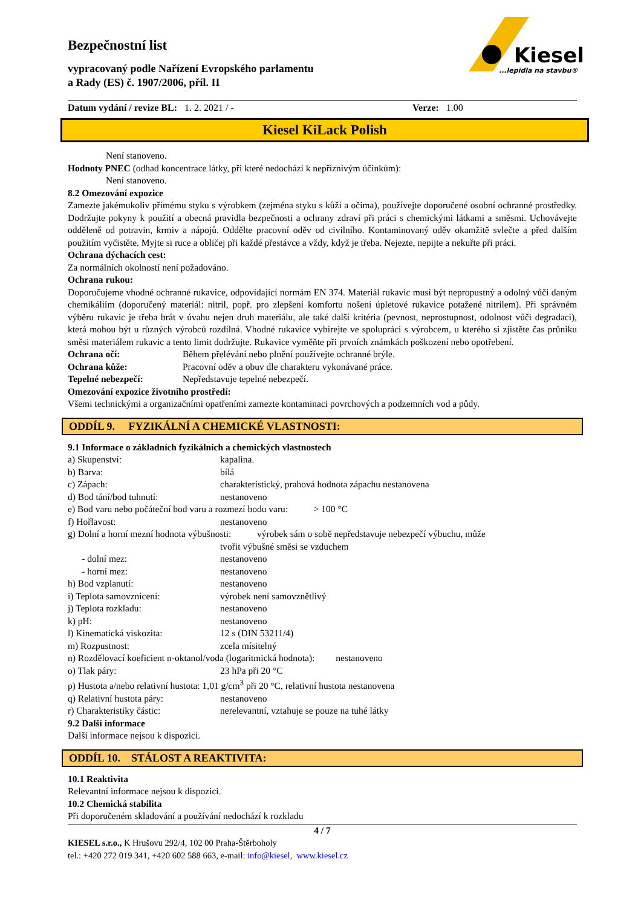Kiesel
...lepidla na stavbu®
Bezpečnostní list
vypracovaný podle Nařízení Evropského parlamentu
a Rady (ES) č. 1907/2006, příl. II
Datum vydání / revize BL: 1. 2. 2021 / - Verze: 1.00
Kiesel KiLack Polish
Není stanoveno.
Hodnoty PNEC (odhad koncentrace látky, při které nedochází k nepříznivým účinkům):
Není stanoveno.
8.2 Omezování expozice
Zamezte jakémukoliv přímému styku s výrobkem (zejména styku s kůží a očima), používejte doporučené osobní ochranné prostředky. Dodržujte pokyny k použití a obecná pravidla bezpečnosti a ochrany zdraví při práci s chemickými látkami a směsmi. Uchovávejte odděleně od potravin, krmiv a nápojů. Oddělte pracovní oděv od civilního. Kontaminovaný oděv okamžitě svlečte a před dalším použitím vyčistěte. Myjte si ruce a obličej při každé přestávce a vždy, když je třeba. Nejezte, nepijte a nekuřte při práci.
Ochrana dýchacích cest:
Za normálních okolností není požadováno.
Ochrana rukou:
Doporučujeme vhodné ochranné rukavice, odpovídající normám EN 374. Materiál rukavic musí být nepropustný a odolný vůči daným chemikáliím (doporučený materiál: nitril, popř. pro zlepšení komfortu nošení úpletové rukavice potažené nitrilem). Při správném výběru rukavic je třeba brát v úvahu nejen druh materiálu, ale také další kritéria (pevnost, neprostupnost, odolnost vůči degradaci), která mohou být u různých výrobců rozdílná. Vhodné rukavice vybírejte ve spolupráci s výrobcem, u kterého si zjistěte čas průniku směsi materiálem rukavic a tento limit dodržujte. Rukavice vyměňte při prvních známkách poškození nebo opotřebení.
Ochrana očí: Během přelévání nebo plnění používejte ochranné brýle.
Ochrana kůže: Pracovní oděv a obuv dle charakteru vykonávané práce.
Tepelné nebezpečí: Nepředstavuje tepelné nebezpečí.
Omezování expozice životního prostředí:
Všemi technickými a organizačními opatřeními zamezte kontaminaci povrchových a podzemních vod a půdy.
ODDÍL 9. FYZIKÁLNÍ A CHEMICKÉ VLASTNOSTI:
9.1 Informace o základních fyzikálních a chemických vlastnostech
a) Skupenství: kapalina.
b) Barva: bílá
c) Zápach: charakteristický, prahová hodnota zápachu nestanovena
d) Bod tání/bod tuhnutí: nestanoveno
e) Bod varu nebo počáteční bod varu a rozmezí bodu varu: > 100 °C
f) Hořlavost: nestanoveno
g) Dolní a horní mezní hodnota výbušnosti: výrobek sám o sobě nepředstavuje nebezpečí výbuchu, může
tvořit výbušné směsi se vzduchem
- dolní mez: nestanoveno
- horní mez: nestanoveno
h) Bod vzplanutí: nestanoveno
i) Teplota samovznícení: výrobek není samovznětlivý
j) Teplota rozkladu: nestanoveno
k) pH: nestanoveno
l) Kinematická viskozita: 12 s (DIN 53211/4)
m) Rozpustnost: zcela mísitelný
n) Rozdělovací koeficient n-oktanol/voda (logaritmická hodnota): nestanoveno
o) Tlak páry: 23 hPa při 20 °C
p) Hustota a/nebo relativní hustota: 1,01 g/cm<sup>3</sup> při 20 °C, relativní hustota nestanovena
q) Relativní hustota páry: nestanoveno
r) Charakteristiky částic: nerelevantní, vztahuje se pouze na tuhé látky
9.2 Další informace
Další informace nejsou k dispozici.
ODDÍL 10. STÁLOST A REAKTIVITA:
10.1 Reaktivita
Relevantní informace nejsou k dispozici.
10.2 Chemická stabilita
Při doporučeném skladování a používání nedochází k rozkladu
4 / 7
KIESEL s.r.o., K Hrušovu 292/4, 102 00 Praha-Štěrboholy
tel.: +420 272 019 341, +420 602 588 663, e-mail: info@kiesel, www.kiesel.cz